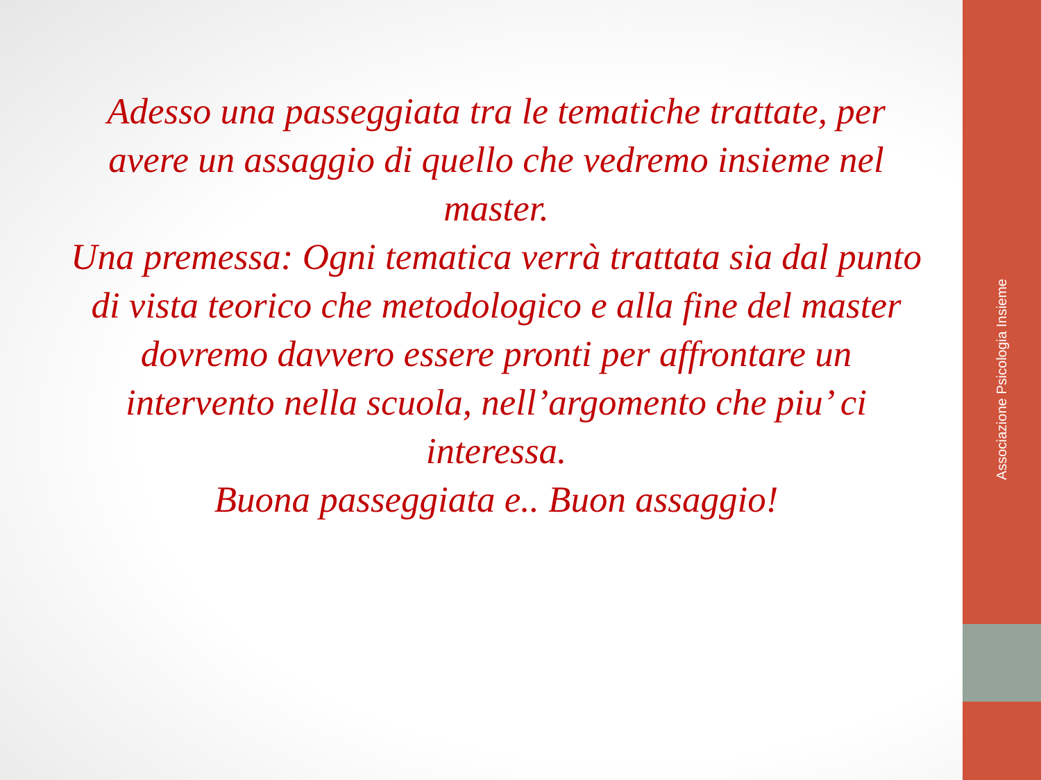Adesso una passeggiata tra le tematiche trattate, per avere un assaggio di quello che vedremo insieme nel master.
Una premessa: Ogni tematica verrà trattata sia dal punto di vista teorico che metodologico e alla fine del master dovremo davvero essere pronti per affrontare un intervento nella scuola, nell’argomento che piu’ ci interessa.
Buona passeggiata e.. Buon assaggio!
Associazione Psicologia Insieme